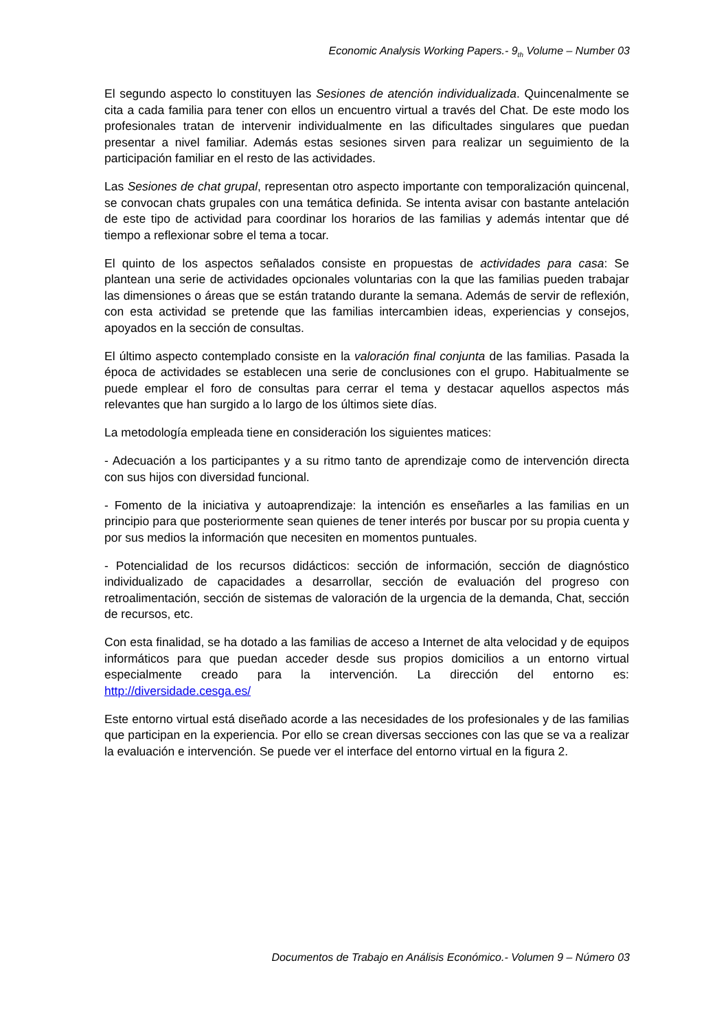Economic Analysis Working Papers.- 9<sub>th</sub> Volume – Number 03
El segundo aspecto lo constituyen las Sesiones de atención individualizada. Quincenalmente se cita a cada familia para tener con ellos un encuentro virtual a través del Chat. De este modo los profesionales tratan de intervenir individualmente en las dificultades singulares que puedan presentar a nivel familiar. Además estas sesiones sirven para realizar un seguimiento de la participación familiar en el resto de las actividades.
Las Sesiones de chat grupal, representan otro aspecto importante con temporalización quincenal, se convocan chats grupales con una temática definida. Se intenta avisar con bastante antelación de este tipo de actividad para coordinar los horarios de las familias y además intentar que dé tiempo a reflexionar sobre el tema a tocar.
El quinto de los aspectos señalados consiste en propuestas de actividades para casa: Se plantean una serie de actividades opcionales voluntarias con la que las familias pueden trabajar las dimensiones o áreas que se están tratando durante la semana. Además de servir de reflexión, con esta actividad se pretende que las familias intercambien ideas, experiencias y consejos, apoyados en la sección de consultas.
El último aspecto contemplado consiste en la valoración final conjunta de las familias. Pasada la época de actividades se establecen una serie de conclusiones con el grupo. Habitualmente se puede emplear el foro de consultas para cerrar el tema y destacar aquellos aspectos más relevantes que han surgido a lo largo de los últimos siete días.
La metodología empleada tiene en consideración los siguientes matices:
- Adecuación a los participantes y a su ritmo tanto de aprendizaje como de intervención directa con sus hijos con diversidad funcional.
- Fomento de la iniciativa y autoaprendizaje: la intención es enseñarles a las familias en un principio para que posteriormente sean quienes de tener interés por buscar por su propia cuenta y por sus medios la información que necesiten en momentos puntuales.
- Potencialidad de los recursos didácticos: sección de información, sección de diagnóstico individualizado de capacidades a desarrollar, sección de evaluación del progreso con retroalimentación, sección de sistemas de valoración de la urgencia de la demanda, Chat, sección de recursos, etc.
Con esta finalidad, se ha dotado a las familias de acceso a Internet de alta velocidad y de equipos informáticos para que puedan acceder desde sus propios domicilios a un entorno virtual especialmente creado para la intervención. La dirección del entorno es: http://diversidade.cesga.es/
Este entorno virtual está diseñado acorde a las necesidades de los profesionales y de las familias que participan en la experiencia. Por ello se crean diversas secciones con las que se va a realizar la evaluación e intervención. Se puede ver el interface del entorno virtual en la figura 2.
Documentos de Trabajo en Análisis Económico.- Volumen 9 – Número 03